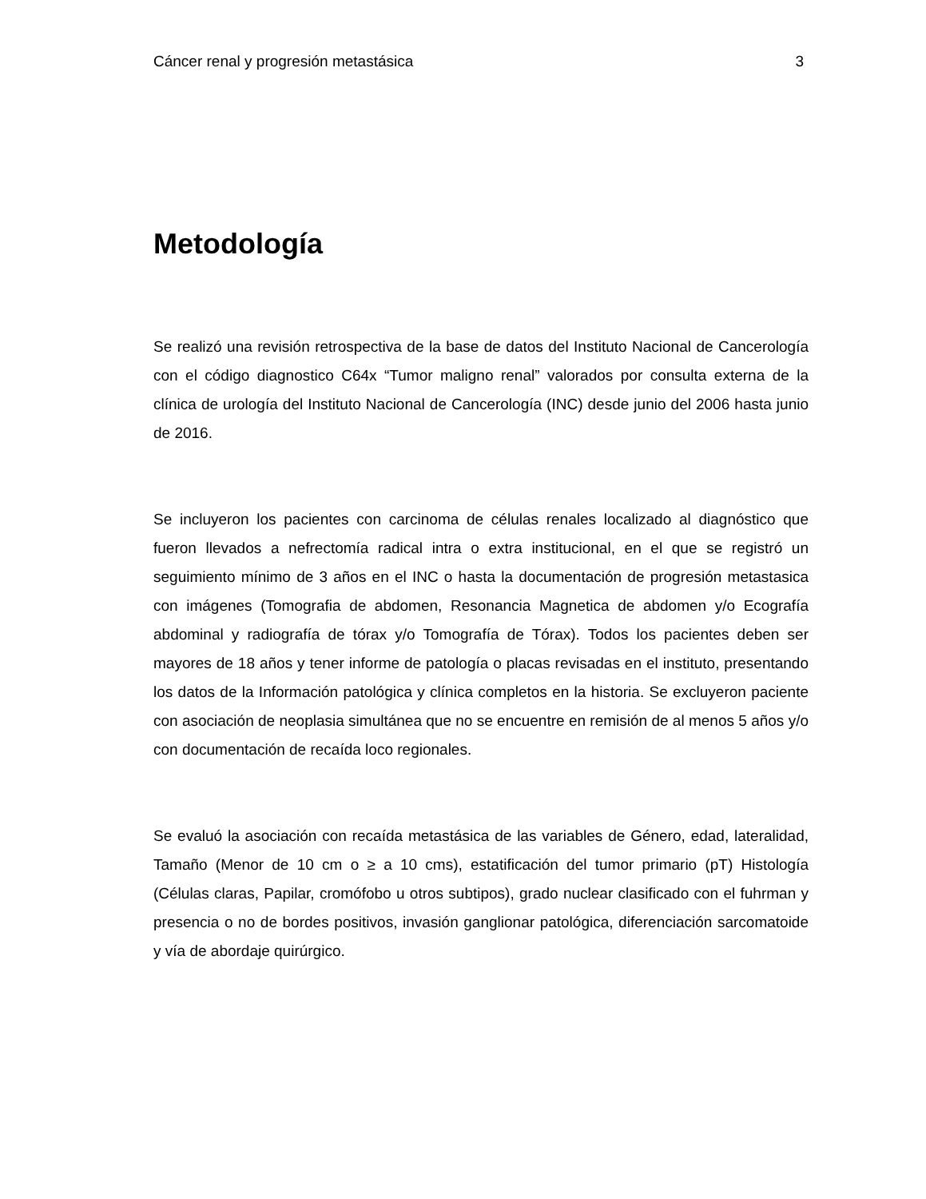Cáncer renal y progresión metastásica 3
Metodología
Se realizó una revisión retrospectiva de la base de datos del Instituto Nacional de Cancerología con el código diagnostico C64x “Tumor maligno renal” valorados por consulta externa de la clínica de urología del Instituto Nacional de Cancerología (INC) desde junio del 2006 hasta junio de 2016.
Se incluyeron los pacientes con carcinoma de células renales localizado al diagnóstico que fueron llevados a nefrectomía radical intra o extra institucional, en el que se registró un seguimiento mínimo de 3 años en el INC o hasta la documentación de progresión metastasica con imágenes (Tomografia de abdomen, Resonancia Magnetica de abdomen y/o Ecografía abdominal y radiografía de tórax y/o Tomografía de Tórax). Todos los pacientes deben ser mayores de 18 años y tener informe de patología o placas revisadas en el instituto, presentando los datos de la Información patológica y clínica completos en la historia. Se excluyeron paciente con asociación de neoplasia simultánea que no se encuentre en remisión de al menos 5 años y/o con documentación de recaída loco regionales.
Se evaluó la asociación con recaída metastásica de las variables de Género, edad, lateralidad, Tamaño (Menor de 10 cm o ≥ a 10 cms), estatificación del tumor primario (pT) Histología (Células claras, Papilar, cromófobo u otros subtipos), grado nuclear clasificado con el fuhrman y presencia o no de bordes positivos, invasión ganglionar patológica, diferenciación sarcomatoide y vía de abordaje quirúrgico.